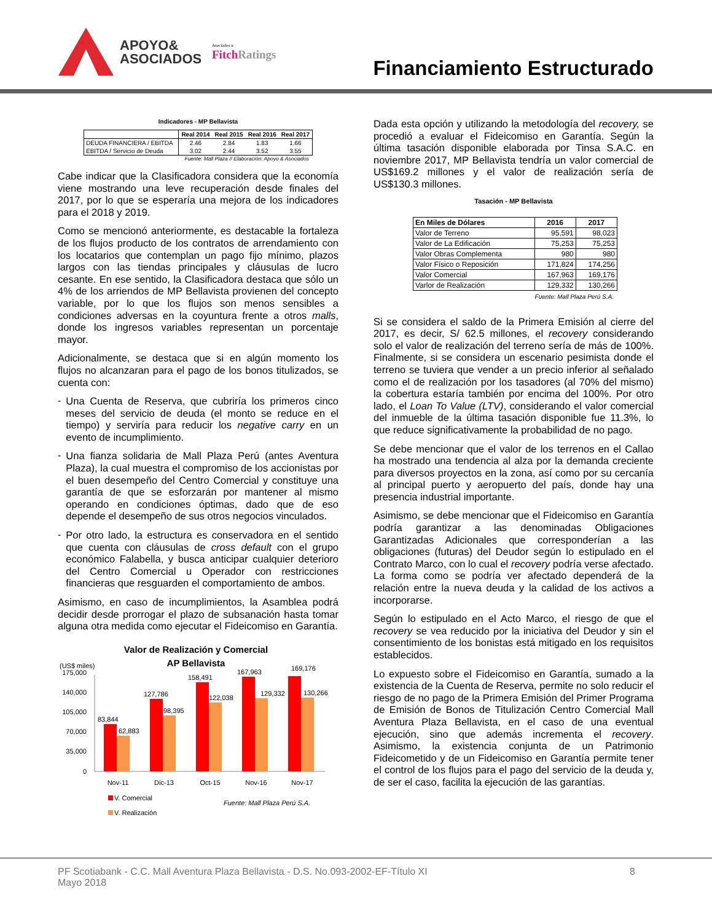APOYO&
ASOCIADOS
Asociados a:
Fitch Ratings
Financiamiento Estructurado
Indicadores - MP Bellavista
| | Real 2014 | Real 2015 | Real 2016 | Real 2017 |
| --- | --- | --- | --- | --- |
| DEUDA FINANCIERA / EBITDA | 2.46 | 2.84 | 1.83 | 1.66 |
| EBITDA / Servicio de Deuda | 3.02 | 2.44 | 3.52 | 3.55 |
Fuente: Mall Plaza // Elaboración: Apoyo & Asociados
Cabe indicar que la Clasificadora considera que la economía viene mostrando una leve recuperación desde finales del 2017, por lo que se esperaría una mejora de los indicadores para el 2018 y 2019.
Como se mencionó anteriormente, es destacable la fortaleza de los flujos producto de los contratos de arrendamiento con los locatarios que contemplan un pago fijo mínimo, plazos largos con las tiendas principales y cláusulas de lucro cesante. En ese sentido, la Clasificadora destaca que sólo un 4% de los arriendos de MP Bellavista provienen del concepto variable, por lo que los flujos son menos sensibles a condiciones adversas en la coyuntura frente a otros malls, donde los ingresos variables representan un porcentaje mayor.
Adicionalmente, se destaca que si en algún momento los flujos no alcanzaran para el pago de los bonos titulizados, se cuenta con:
-
Una Cuenta de Reserva, que cubriría los primeros cinco meses del servicio de deuda (el monto se reduce en el tiempo) y serviría para reducir los negative carry en un evento de incumplimiento.
-
Una fianza solidaria de Mall Plaza Perú (antes Aventura Plaza), la cual muestra el compromiso de los accionistas por el buen desempeño del Centro Comercial y constituye una garantía de que se esforzarán por mantener al mismo operando en condiciones óptimas, dado que de eso depende el desempeño de sus otros negocios vinculados.
-
Por otro lado, la estructura es conservadora en el sentido que cuenta con cláusulas de cross default con el grupo económico Falabella, y busca anticipar cualquier deterioro del Centro Comercial u Operador con restricciones financieras que resguarden el comportamiento de ambos.
Asimismo, en caso de incumplimientos, la Asamblea podrá decidir desde prorrogar el plazo de subsanación hasta tomar alguna otra medida como ejecutar el Fideicomiso en Garantía.
Valor de Realización y Comercial
AP Bellavista
(US$ miles)
0
35,000
70,000
105,000
140,000
175,000
83,844
62,883
127,786
98,395
158,491
122,038
167,963
129,332
169,176
130,266
Nov-11
Dic-13
Oct-15
Nov-16
Nov-17
V. Comercial
V. Realización
Fuente: Mall Plaza Perú S.A.
Dada esta opción y utilizando la metodología del recovery, se procedió a evaluar el Fideicomiso en Garantía. Según la última tasación disponible elaborada por Tinsa S.A.C. en noviembre 2017, MP Bellavista tendría un valor comercial de US$169.2 millones y el valor de realización sería de US$130.3 millones.
Tasación - MP Bellavista
| En Miles de Dólares | 2016 | 2017 |
| --- | --- | --- |
| Valor de Terreno | 95,591 | 98,023 |
| Valor de La Edificación | 75,253 | 75,253 |
| Valor Obras Complementa | 980 | 980 |
| Valor Físico o Reposición | 171,824 | 174,256 |
| Valor Comercial | 167,963 | 169,176 |
| Varlor de Realización | 129,332 | 130,266 |
Fuente: Mall Plaza Perú S.A.
Si se considera el saldo de la Primera Emisión al cierre del 2017, es decir, S/ 62.5 millones, el recovery considerando solo el valor de realización del terreno sería de más de 100%. Finalmente, si se considera un escenario pesimista donde el terreno se tuviera que vender a un precio inferior al señalado como el de realización por los tasadores (al 70% del mismo) la cobertura estaría también por encima del 100%. Por otro lado, el Loan To Value (LTV), considerando el valor comercial del inmueble de la última tasación disponible fue 11.3%, lo que reduce significativamente la probabilidad de no pago.
Se debe mencionar que el valor de los terrenos en el Callao ha mostrado una tendencia al alza por la demanda creciente para diversos proyectos en la zona, así como por su cercanía al principal puerto y aeropuerto del país, donde hay una presencia industrial importante.
Asimismo, se debe mencionar que el Fideicomiso en Garantía podría garantizar a las denominadas Obligaciones Garantizadas Adicionales que corresponderían a las obligaciones (futuras) del Deudor según lo estipulado en el Contrato Marco, con lo cual el recovery podría verse afectado. La forma como se podría ver afectado dependerá de la relación entre la nueva deuda y la calidad de los activos a incorporarse.
Según lo estipulado en el Acto Marco, el riesgo de que el recovery se vea reducido por la iniciativa del Deudor y sin el consentimiento de los bonistas está mitigado en los requisitos establecidos.
Lo expuesto sobre el Fideicomiso en Garantía, sumado a la existencia de la Cuenta de Reserva, permite no solo reducir el riesgo de no pago de la Primera Emisión del Primer Programa de Emisión de Bonos de Titulización Centro Comercial Mall Aventura Plaza Bellavista, en el caso de una eventual ejecución, sino que además incrementa el recovery. Asimismo, la existencia conjunta de un Patrimonio Fideicometido y de un Fideicomiso en Garantía permite tener el control de los flujos para el pago del servicio de la deuda y, de ser el caso, facilita la ejecución de las garantías.
PF Scotiabank - C.C. Mall Aventura Plaza Bellavista - D.S. No.093-2002-EF-Título XI
Mayo 2018
8